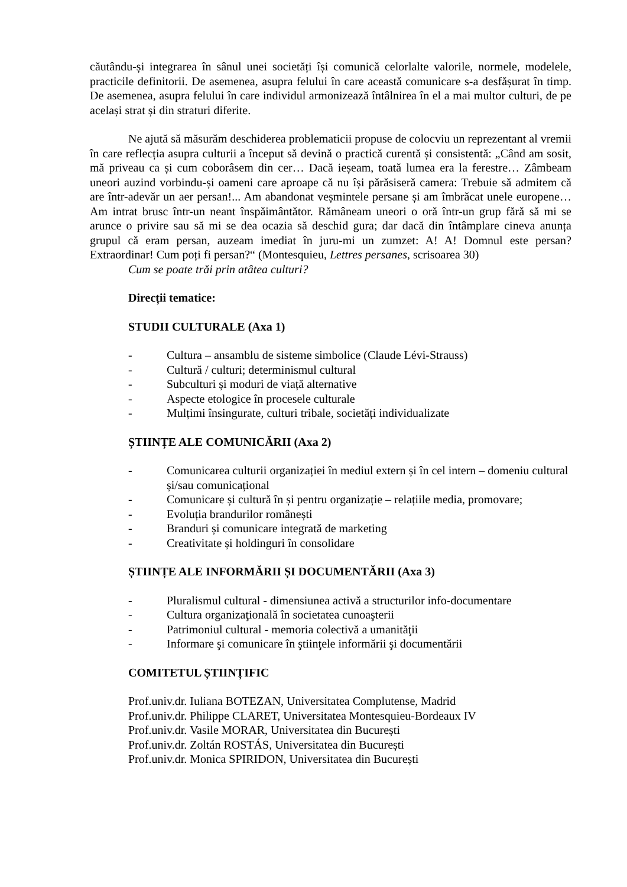căutându-și integrarea în sânul unei societăți își comunică celorlalte valorile, normele, modelele, practicile definitorii. De asemenea, asupra felului în care această comunicare s-a desfășurat în timp. De asemenea, asupra felului în care individul armonizează întâlnirea în el a mai multor culturi, de pe același strat și din straturi diferite.
Ne ajută să măsurăm deschiderea problematicii propuse de colocviu un reprezentant al vremii în care reflecția asupra culturii a început să devină o practică curentă și consistentă: „Când am sosit, mă priveau ca și cum coborâsem din cer… Dacă ieșeam, toată lumea era la ferestre… Zâmbeam uneori auzind vorbindu-și oameni care aproape că nu își părăsiseră camera: Trebuie să admitem că are într-adevăr un aer persan!... Am abandonat veșmintele persane și am îmbrăcat unele europene… Am intrat brusc într-un neant înspăimântător. Rămâneam uneori o oră într-un grup fără să mi se arunce o privire sau să mi se dea ocazia să deschid gura; dar dacă din întâmplare cineva anunța grupul că eram persan, auzeam imediat în juru-mi un zumzet: A! A! Domnul este persan? Extraordinar! Cum poți fi persan?“ (Montesquieu, Lettres persanes, scrisoarea 30)
Cum se poate trăi prin atâtea culturi?
Direcții tematice:
STUDII CULTURALE (Axa 1)
- Cultura – ansamblu de sisteme simbolice (Claude Lévi-Strauss)
- Cultură / culturi; determinismul cultural
- Subculturi și moduri de viață alternative
- Aspecte etologice în procesele culturale
- Mulțimi însingurate, culturi tribale, societăți individualizate
ȘTIINȚE ALE COMUNICĂRII (Axa 2)
- Comunicarea culturii organizației în mediul extern și în cel intern – domeniu cultural și/sau comunicațional
- Comunicare și cultură în și pentru organizație – relațiile media, promovare;
- Evoluția brandurilor românești
- Branduri și comunicare integrată de marketing
- Creativitate și holdinguri în consolidare
ȘTIINȚE ALE INFORMĂRII ȘI DOCUMENTĂRII (Axa 3)
- Pluralismul cultural - dimensiunea activă a structurilor info-documentare
- Cultura organizaţională în societatea cunoaşterii
- Patrimoniul cultural - memoria colectivă a umanităţii
- Informare şi comunicare în ştiinţele informării şi documentării
COMITETUL ȘTIINȚIFIC
Prof.univ.dr. Iuliana BOTEZAN, Universitatea Complutense, Madrid
Prof.univ.dr. Philippe CLARET, Universitatea Montesquieu-Bordeaux IV
Prof.univ.dr. Vasile MORAR, Universitatea din București
Prof.univ.dr. Zoltán ROSTÁS, Universitatea din București
Prof.univ.dr. Monica SPIRIDON, Universitatea din București